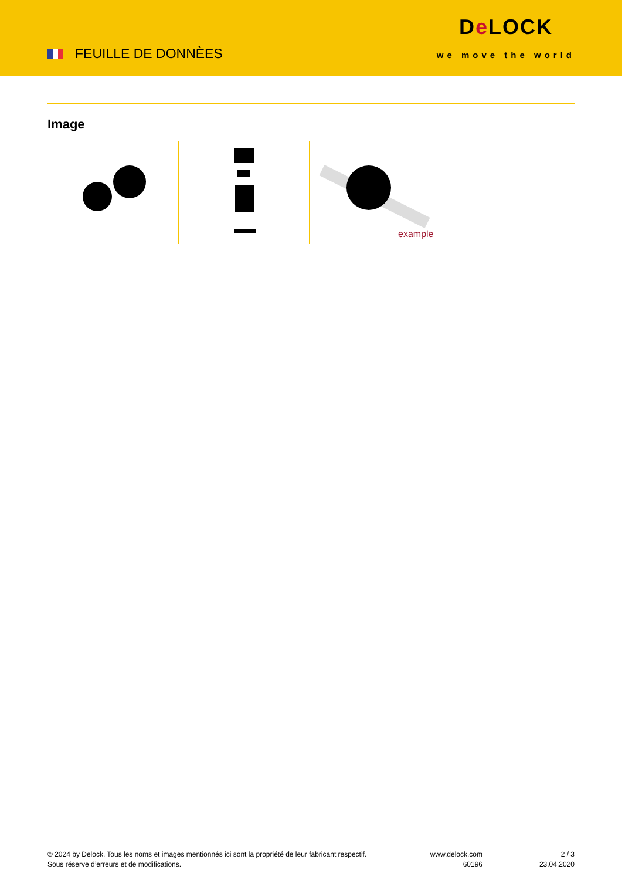FEUILLE DE DONNÈES
De LOCK
we move the world
Image
example
© 2024 by Delock. Tous les noms et images mentionnés ici sont la propriété de leur fabricant respectif.
Sous réserve d’erreurs et de modifications.
www.delock.com
60196
2 / 3
23.04.2020